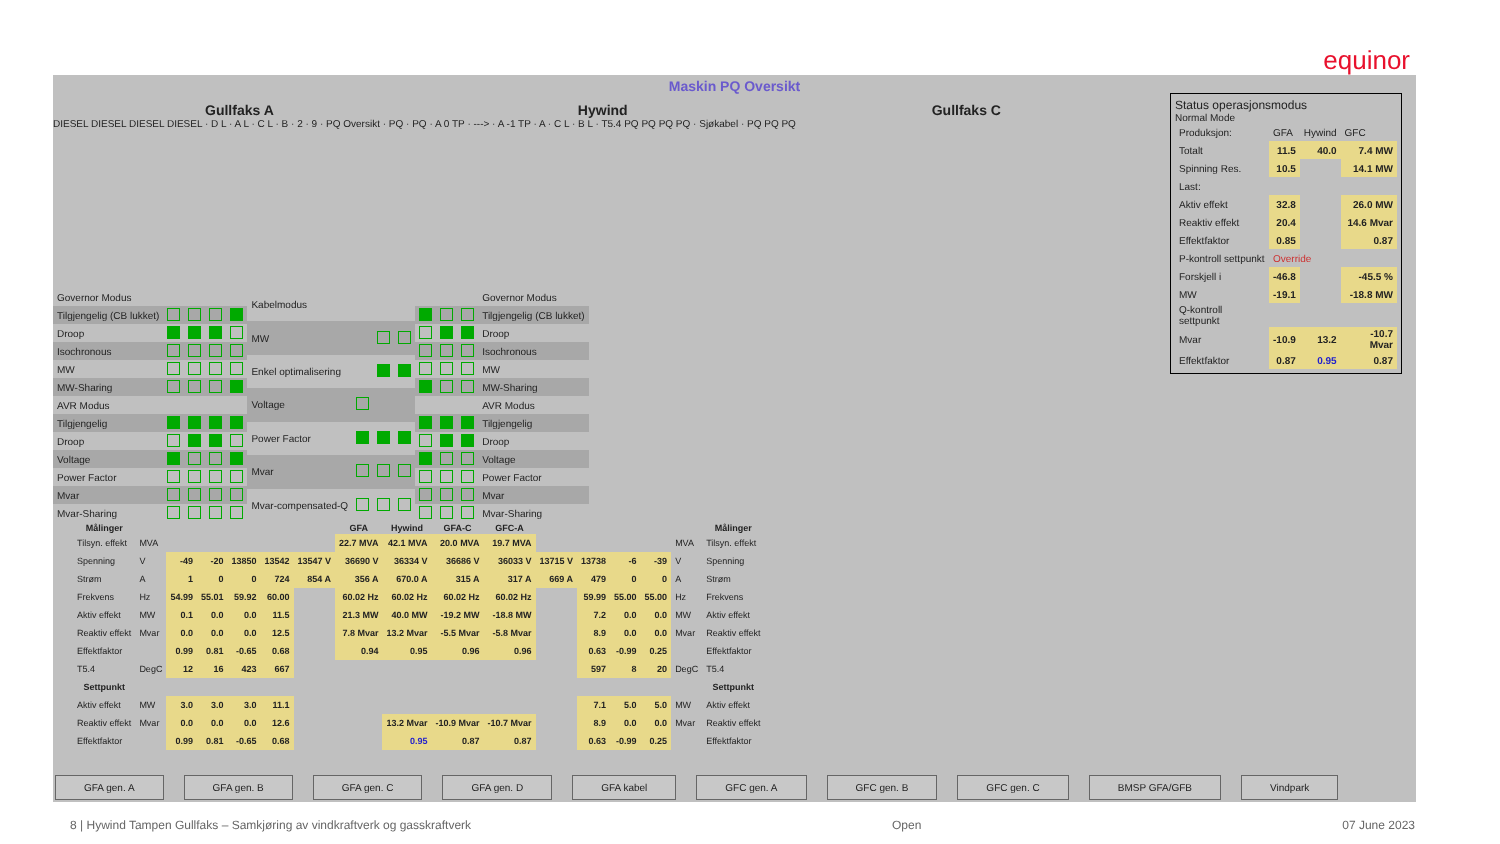equinor
Maskin PQ Oversikt
Gullfaks A Hywind Gullfaks C
DIESEL DIESEL DIESEL DIESEL · D L · A L · C L · B · 2 · 9 · PQ Oversikt · PQ · PQ · A 0 TP · ---> · A -1 TP · A · C L · B L · T5.4 PQ PQ PQ PQ · Sjøkabel · PQ PQ PQ
| Governor Modus | | | | |
| Tilgjengelig (CB lukket) | | | | |
| Droop | | | | |
| Isochronous | | | | |
| MW | | | | |
| MW-Sharing | | | | |
| AVR Modus | | | | |
| Tilgjengelig | | | | |
| Droop | | | | |
| Voltage | | | | |
| Power Factor | | | | |
| Mvar | | | | |
| Mvar-Sharing | | | | |
| Kabelmodus | | | |
| MW | | | |
| Enkel optimalisering | | | |
| Voltage | | | |
| Power Factor | | | |
| Mvar | | | |
| Mvar-compensated-Q | | | |
| | | | Governor Modus |
| | | | Tilgjengelig (CB lukket) |
| | | | Droop |
| | | | Isochronous |
| | | | MW |
| | | | MW-Sharing |
| | | | AVR Modus |
| | | | Tilgjengelig |
| | | | Droop |
| | | | Voltage |
| | | | Power Factor |
| | | | Mvar |
| | | | Mvar-Sharing |
| Målinger | | | | | | | GFA | Hywind | GFA-C | GFC-A | | | | | | Målinger |
| --- | --- | --- | --- | --- | --- | --- | --- | --- | --- | --- | --- | --- | --- | --- | --- | --- |
| Tilsyn. effekt | MVA | | | | | | 22.7 MVA | 42.1 MVA | 20.0 MVA | 19.7 MVA | | | | | MVA | Tilsyn. effekt |
| Spenning | V | -49 | -20 | 13850 | 13542 | 13547 V | 36690 V | 36334 V | 36686 V | 36033 V | 13715 V | 13738 | -6 | -39 | V | Spenning |
| Strøm | A | 1 | 0 | 0 | 724 | 854 A | 356 A | 670.0 A | 315 A | 317 A | 669 A | 479 | 0 | 0 | A | Strøm |
| Frekvens | Hz | 54.99 | 55.01 | 59.92 | 60.00 | | 60.02 Hz | 60.02 Hz | 60.02 Hz | 60.02 Hz | | 59.99 | 55.00 | 55.00 | Hz | Frekvens |
| Aktiv effekt | MW | 0.1 | 0.0 | 0.0 | 11.5 | | 21.3 MW | 40.0 MW | -19.2 MW | -18.8 MW | | 7.2 | 0.0 | 0.0 | MW | Aktiv effekt |
| Reaktiv effekt | Mvar | 0.0 | 0.0 | 0.0 | 12.5 | | 7.8 Mvar | 13.2 Mvar | -5.5 Mvar | -5.8 Mvar | | 8.9 | 0.0 | 0.0 | Mvar | Reaktiv effekt |
| Effektfaktor | | 0.99 | 0.81 | -0.65 | 0.68 | | 0.94 | 0.95 | 0.96 | 0.96 | | 0.63 | -0.99 | 0.25 | | Effektfaktor |
| T5.4 | DegC | 12 | 16 | 423 | 667 | | | | | | | 597 | 8 | 20 | DegC | T5.4 |
| Settpunkt | | | | | | | | | | | | | | | | Settpunkt |
| Aktiv effekt | MW | 3.0 | 3.0 | 3.0 | 11.1 | | | | | | | 7.1 | 5.0 | 5.0 | MW | Aktiv effekt |
| Reaktiv effekt | Mvar | 0.0 | 0.0 | 0.0 | 12.6 | | | 13.2 Mvar | -10.9 Mvar | -10.7 Mvar | | 8.9 | 0.0 | 0.0 | Mvar | Reaktiv effekt |
| Effektfaktor | | 0.99 | 0.81 | -0.65 | 0.68 | | | 0.95 | 0.87 | 0.87 | | 0.63 | -0.99 | 0.25 | | Effektfaktor |
Status operasjonsmodus
Normal Mode
| Produksjon: | GFA | Hywind | GFC |
| Totalt | 11.5 | 40.0 | 7.4 MW |
| Spinning Res. | 10.5 | | 14.1 MW |
| Last: | | | |
| Aktiv effekt | 32.8 | | 26.0 MW |
| Reaktiv effekt | 20.4 | | 14.6 Mvar |
| Effektfaktor | 0.85 | | 0.87 |
| P-kontroll settpunkt | Override | | |
| Forskjell i | -46.8 | | -45.5 % |
| MW | -19.1 | | -18.8 MW |
| Q-kontroll settpunkt | | | |
| Mvar | -10.9 | 13.2 | -10.7 Mvar |
| Effektfaktor | 0.87 | 0.95 | 0.87 |
GFA gen. A GFA gen. B GFA gen. C GFA gen. D GFA kabel GFC gen. A GFC gen. B GFC gen. C BMSP GFA/GFB Vindpark
8 | Hywind Tampen Gullfaks – Samkjøring av vindkraftverk og gasskraftverk Open 07 June 2023